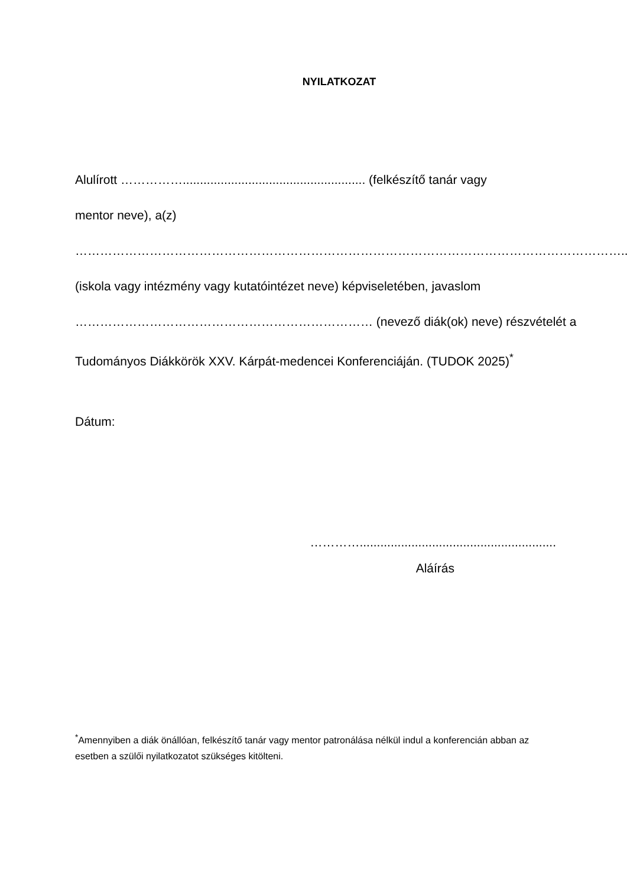NYILATKOZAT
Alulírott ……………..................................................... (felkészítő tanár vagy
mentor neve), a(z)
……………………………………………………………………………………………………………………..
(iskola vagy intézmény vagy kutatóintézet neve) képviseletében, javaslom
……………………………………………………………… (nevező diák(ok) neve) részvételét a
Tudományos Diákkörök XXV. Kárpát-medencei Konferenciáján. (TUDOK 2025)<sup>*</sup>
Dátum:
………….........................................................
Aláírás
<sup>*</sup> Amennyiben a diák önállóan, felkészítő tanár vagy mentor patronálása nélkül indul a konferencián abban az esetben a szülői nyilatkozatot szükséges kitölteni.